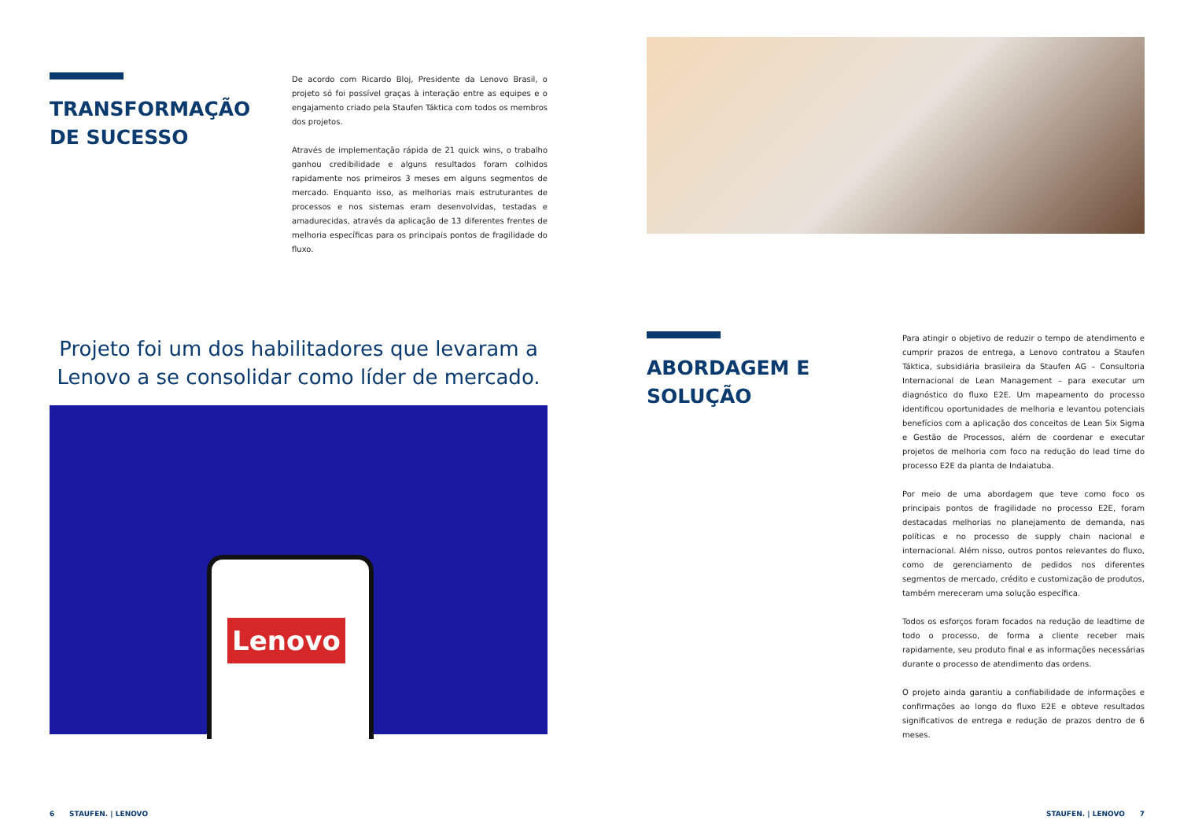TRANSFORMAÇÃO
DE SUCESSO
De acordo com Ricardo Bloj, Presidente da Lenovo Brasil, o projeto só foi possível graças à interação entre as equipes e o engajamento criado pela Staufen Táktica com todos os membros dos projetos.
Através de implementação rápida de 21 quick wins, o trabalho ganhou credibilidade e alguns resultados foram colhidos rapidamente nos primeiros 3 meses em alguns segmentos de mercado. Enquanto isso, as melhorias mais estruturantes de processos e nos sistemas eram desenvolvidas, testadas e amadurecidas, através da aplicação de 13 diferentes frentes de melhoria específicas para os principais pontos de fragilidade do fluxo.
Projeto foi um dos habilitadores que levaram a Lenovo a se consolidar como líder de mercado.
Lenovo
6 STAUFEN. | LENOVO
ABORDAGEM E
SOLUÇÃO
Para atingir o objetivo de reduzir o tempo de atendimento e cumprir prazos de entrega, a Lenovo contratou a Staufen Táktica, subsidiária brasileira da Staufen AG – Consultoria Internacional de Lean Management – para executar um diagnóstico do fluxo E2E. Um mapeamento do processo identificou oportunidades de melhoria e levantou potenciais benefícios com a aplicação dos conceitos de Lean Six Sigma e Gestão de Processos, além de coordenar e executar projetos de melhoria com foco na redução do lead time do processo E2E da planta de Indaiatuba.
Por meio de uma abordagem que teve como foco os principais pontos de fragilidade no processo E2E, foram destacadas melhorias no planejamento de demanda, nas políticas e no processo de supply chain nacional e internacional. Além nisso, outros pontos relevantes do fluxo, como de gerenciamento de pedidos nos diferentes segmentos de mercado, crédito e customização de produtos, também mereceram uma solução específica.
Todos os esforços foram focados na redução de leadtime de todo o processo, de forma a cliente receber mais rapidamente, seu produto final e as informações necessárias durante o processo de atendimento das ordens.
O projeto ainda garantiu a confiabilidade de informações e confirmações ao longo do fluxo E2E e obteve resultados significativos de entrega e redução de prazos dentro de 6 meses.
STAUFEN. | LENOVO 7